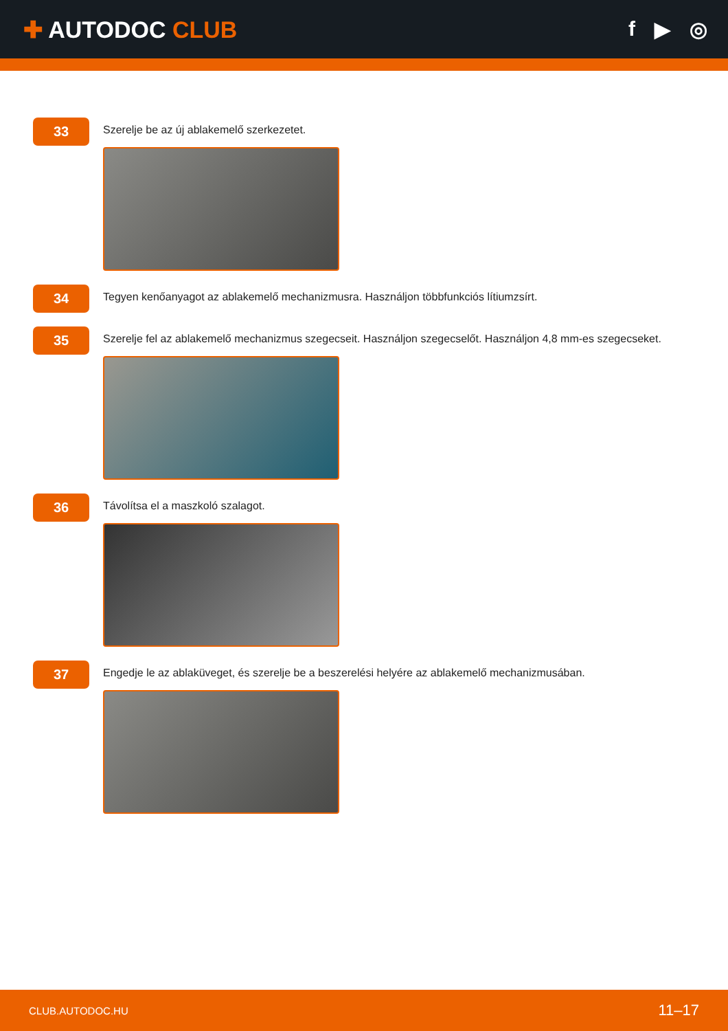✚ AUTODOC CLUB f ▶ ◎
33
Szerelje be az új ablakemelő szerkezetet.
34
Tegyen kenőanyagot az ablakemelő mechanizmusra. Használjon többfunkciós lítiumzsírt.
35
Szerelje fel az ablakemelő mechanizmus szegecseit. Használjon szegecselőt. Használjon 4,8 mm-es szegecseket.
36
Távolítsa el a maszkoló szalagot.
37
Engedje le az ablaküveget, és szerelje be a beszerelési helyére az ablakemelő mechanizmusában.
CLUB.AUTODOC.HU 11–17